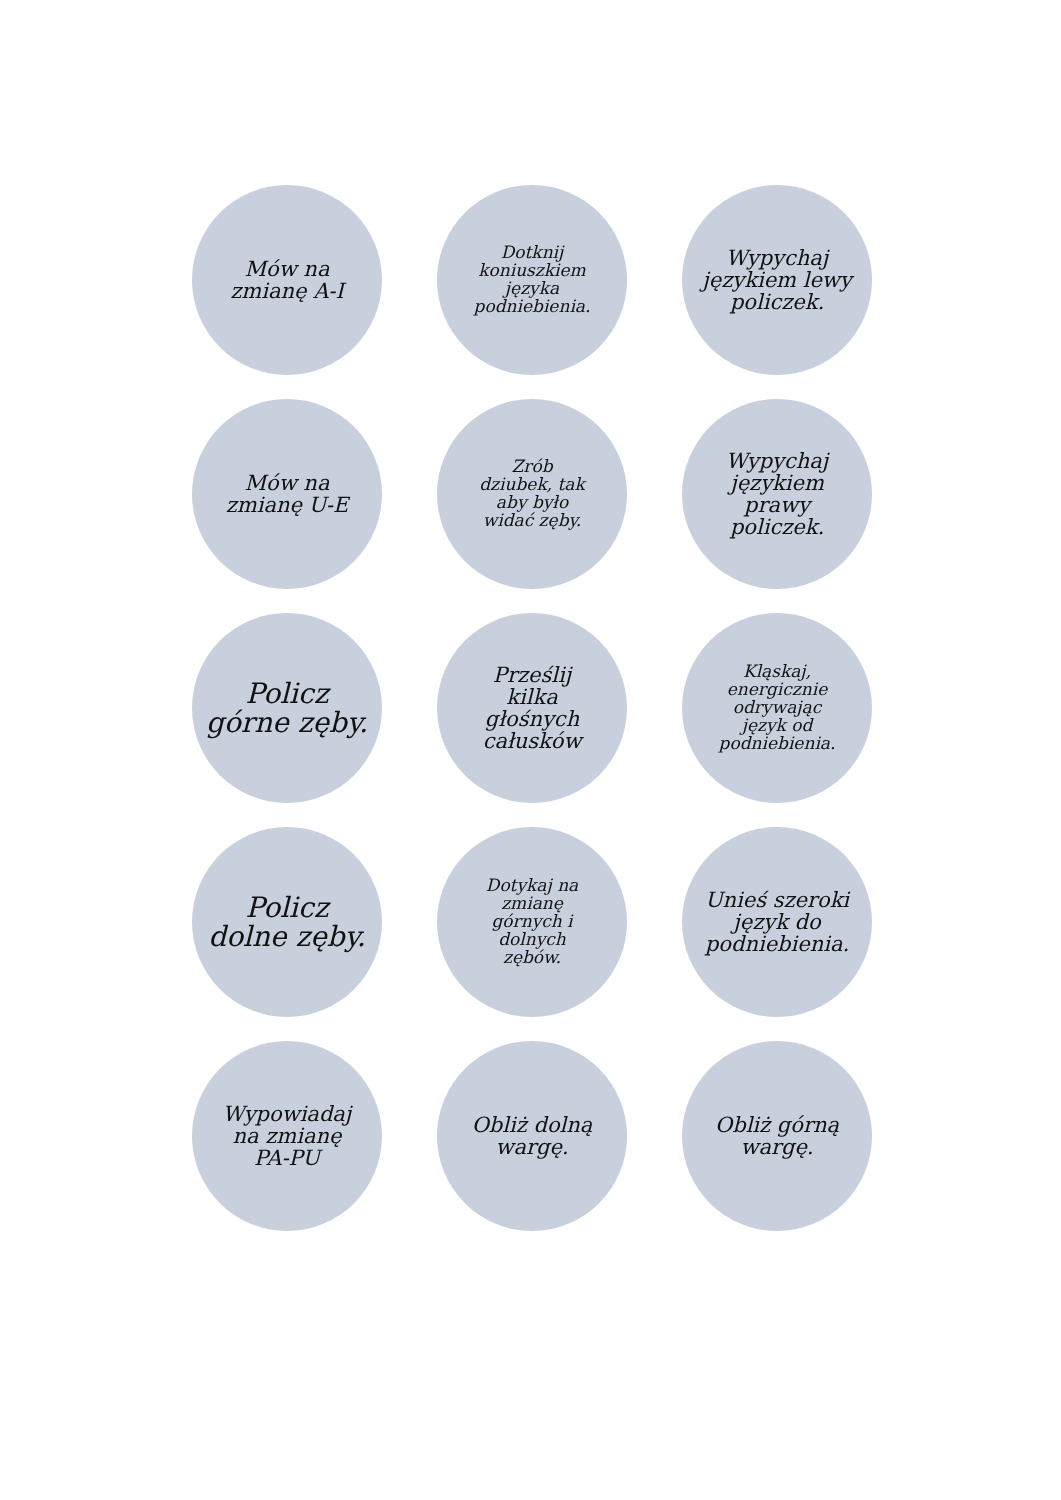Mów na
zmianę A-I
Dotknij
koniuszkiem
języka
podniebienia.
Wypychaj
językiem lewy
policzek.
Mów na
zmianę U-E
Zrób
dziubek, tak
aby było
widać zęby.
Wypychaj
językiem
prawy
policzek.
Policz
górne zęby.
Prześlij
kilka
głośnych
całusków
Kląskaj,
energicznie
odrywając
język od
podniebienia.
Policz
dolne zęby.
Dotykaj na
zmianę
górnych i
dolnych
zębów.
Unieś szeroki
język do
podniebienia.
Wypowiadaj
na zmianę
PA-PU
Obliż dolną
wargę.
Obliż górną
wargę.